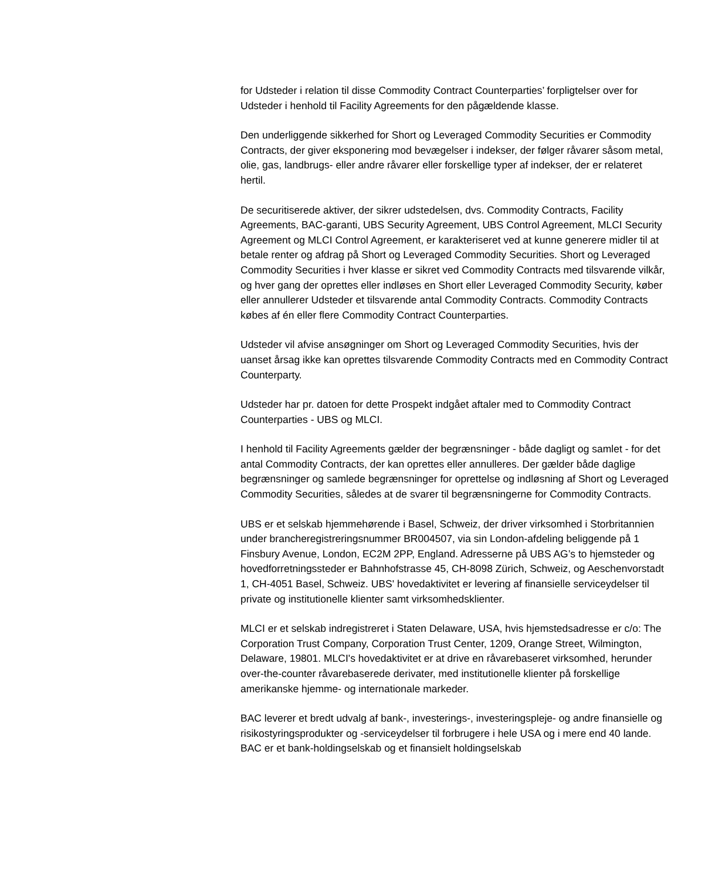for Udsteder i relation til disse Commodity Contract Counterparties’ forpligtelser over for Udsteder i henhold til Facility Agreements for den pågældende klasse.
Den underliggende sikkerhed for Short og Leveraged Commodity Securities er Commodity Contracts, der giver eksponering mod bevægelser i indekser, der følger råvarer såsom metal, olie, gas, landbrugs- eller andre råvarer eller forskellige typer af indekser, der er relateret hertil.
De securitiserede aktiver, der sikrer udstedelsen, dvs. Commodity Contracts, Facility Agreements, BAC-garanti, UBS Security Agreement, UBS Control Agreement, MLCI Security Agreement og MLCI Control Agreement, er karakteriseret ved at kunne generere midler til at betale renter og afdrag på Short og Leveraged Commodity Securities. Short og Leveraged Commodity Securities i hver klasse er sikret ved Commodity Contracts med tilsvarende vilkår, og hver gang der oprettes eller indløses en Short eller Leveraged Commodity Security, køber eller annullerer Udsteder et tilsvarende antal Commodity Contracts. Commodity Contracts købes af én eller flere Commodity Contract Counterparties.
Udsteder vil afvise ansøgninger om Short og Leveraged Commodity Securities, hvis der uanset årsag ikke kan oprettes tilsvarende Commodity Contracts med en Commodity Contract Counterparty.
Udsteder har pr. datoen for dette Prospekt indgået aftaler med to Commodity Contract Counterparties - UBS og MLCI.
I henhold til Facility Agreements gælder der begrænsninger - både dagligt og samlet - for det antal Commodity Contracts, der kan oprettes eller annulleres. Der gælder både daglige begrænsninger og samlede begrænsninger for oprettelse og indløsning af Short og Leveraged Commodity Securities, således at de svarer til begrænsningerne for Commodity Contracts.
UBS er et selskab hjemmehørende i Basel, Schweiz, der driver virksomhed i Storbritannien under brancheregistreringsnummer BR004507, via sin London-afdeling beliggende på 1 Finsbury Avenue, London, EC2M 2PP, England. Adresserne på UBS AG’s to hjemsteder og hovedforretningssteder er Bahnhofstrasse 45, CH-8098 Zürich, Schweiz, og Aeschenvorstadt 1, CH-4051 Basel, Schweiz. UBS' hovedaktivitet er levering af finansielle serviceydelser til private og institutionelle klienter samt virksomhedsklienter.
MLCI er et selskab indregistreret i Staten Delaware, USA, hvis hjemstedsadresse er c/o: The Corporation Trust Company, Corporation Trust Center, 1209, Orange Street, Wilmington, Delaware, 19801. MLCI's hovedaktivitet er at drive en råvarebaseret virksomhed, herunder over-the-counter råvarebaserede derivater, med institutionelle klienter på forskellige amerikanske hjemme- og internationale markeder.
BAC leverer et bredt udvalg af bank-, investerings-, investeringspleje- og andre finansielle og risikostyringsprodukter og -serviceydelser til forbrugere i hele USA og i mere end 40 lande. BAC er et bank-holdingselskab og et finansielt holdingselskab